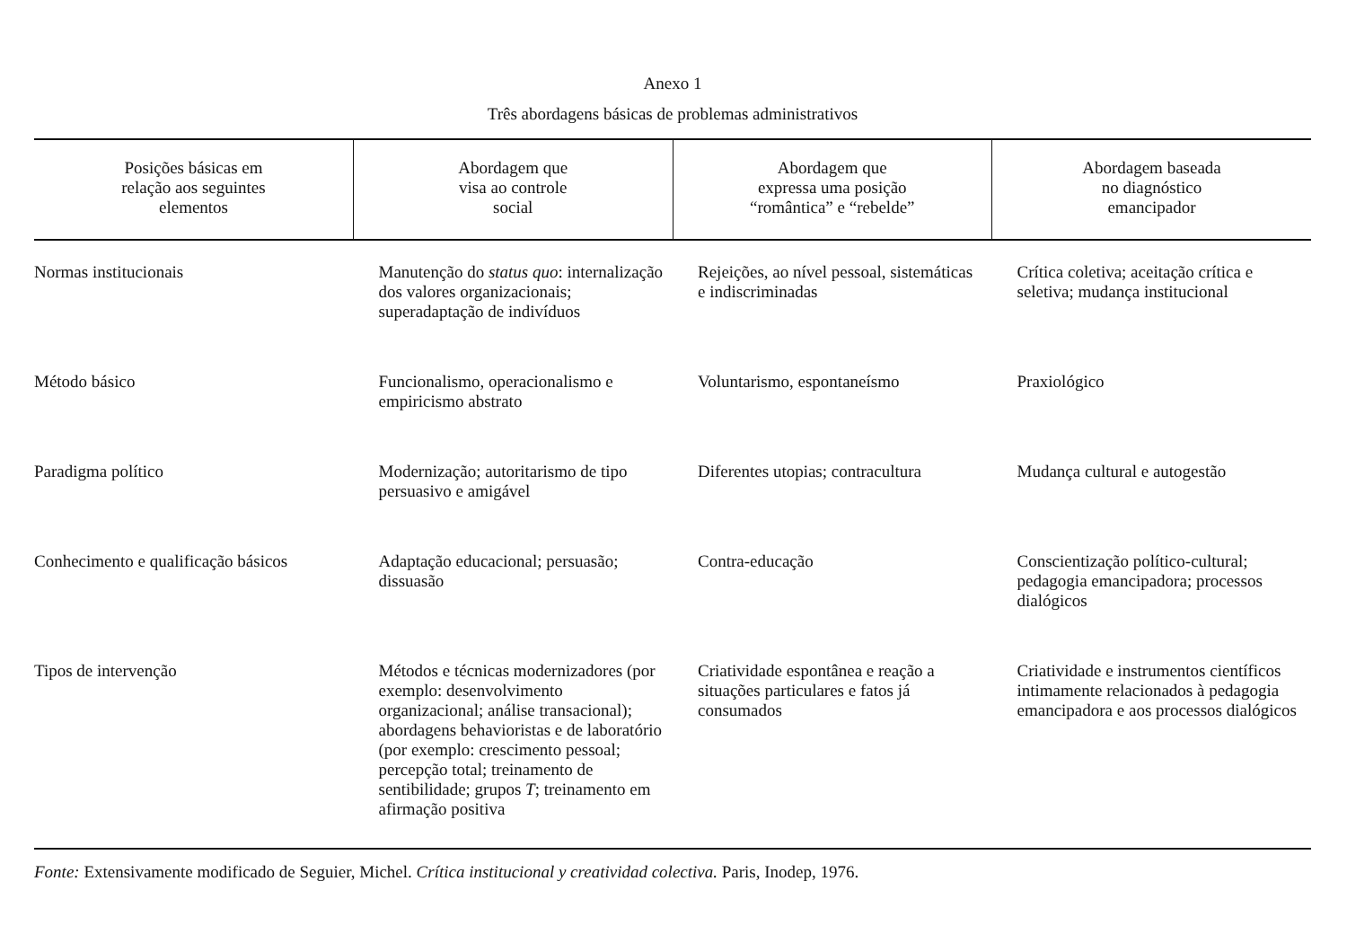Anexo 1
Três abordagens básicas de problemas administrativos
| Posições básicas em relação aos seguintes elementos | Abordagem que visa ao controle social | Abordagem que expressa uma posição “romântica” e “rebelde” | Abordagem baseada no diagnóstico emancipador |
| --- | --- | --- | --- |
| Normas institucionais | Manutenção do status quo : internalização dos valores organizacionais; superadaptação de indivíduos | Rejeições, ao nível pessoal, sistemáticas e indiscriminadas | Crítica coletiva; aceitação crítica e seletiva; mudança institucional |
| Método básico | Funcionalismo, operacionalismo e empiricismo abstrato | Voluntarismo, espontaneísmo | Praxiológico |
| Paradigma político | Modernização; autoritarismo de tipo persuasivo e amigável | Diferentes utopias; contracultura | Mudança cultural e autogestão |
| Conhecimento e qualificação básicos | Adaptação educacional; persuasão; dissuasão | Contra-educação | Conscientização político-cultural; pedagogia emancipadora; processos dialógicos |
| Tipos de intervenção | Métodos e técnicas modernizadores (por exemplo: desenvolvimento organizacional; análise transacional); abordagens behavioristas e de laboratório (por exemplo: crescimento pessoal; percepção total; treinamento de sentibilidade; grupos T ; treinamento em afirmação positiva | Criatividade espontânea e reação a situações particulares e fatos já consumados | Criatividade e instrumentos científicos intimamente relacionados à pedagogia emancipadora e aos processos dialógicos |
Fonte: Extensivamente modificado de Seguier, Michel. Crítica institucional y creatividad colectiva. Paris, Inodep, 1976.